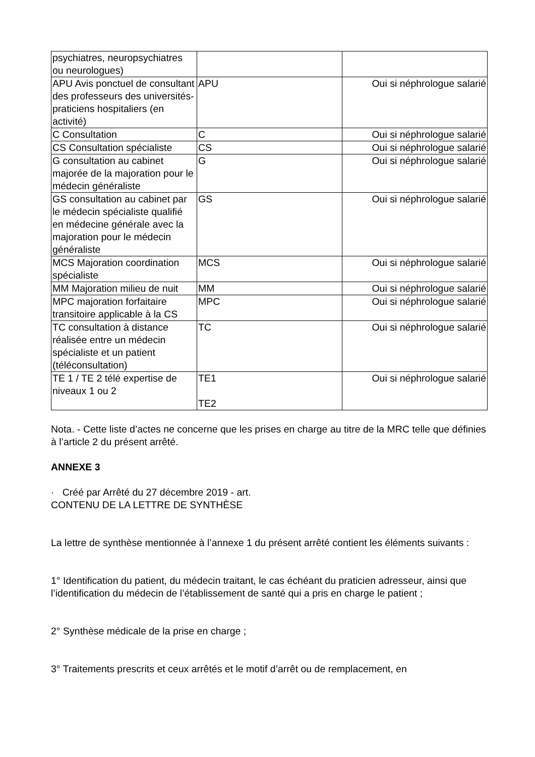| psychiatres, neuropsychiatres ou neurologues) | | |
| APU Avis ponctuel de consultant des professeurs des universités-praticiens hospitaliers (en activité) | APU | Oui si néphrologue salarié |
| C Consultation | C | Oui si néphrologue salarié |
| CS Consultation spécialiste | CS | Oui si néphrologue salarié |
| G consultation au cabinet majorée de la majoration pour le médecin généraliste | G | Oui si néphrologue salarié |
| GS consultation au cabinet par le médecin spécialiste qualifié en médecine générale avec la majoration pour le médecin généraliste | GS | Oui si néphrologue salarié |
| MCS Majoration coordination spécialiste | MCS | Oui si néphrologue salarié |
| MM Majoration milieu de nuit | MM | Oui si néphrologue salarié |
| MPC majoration forfaitaire transitoire applicable à la CS | MPC | Oui si néphrologue salarié |
| TC consultation à distance réalisée entre un médecin spécialiste et un patient (téléconsultation) | TC | Oui si néphrologue salarié |
| TE 1 / TE 2 télé expertise de niveaux 1 ou 2 | TE1 TE2 | Oui si néphrologue salarié |
Nota. - Cette liste d’actes ne concerne que les prises en charge au titre de la MRC telle que définies à l’article 2 du présent arrêté.
ANNEXE 3
· Créé par Arrêté du 27 décembre 2019 - art.
CONTENU DE LA LETTRE DE SYNTHÈSE
La lettre de synthèse mentionnée à l’annexe 1 du présent arrêté contient les éléments suivants :
1° Identification du patient, du médecin traitant, le cas échéant du praticien adresseur, ainsi que l’identification du médecin de l’établissement de santé qui a pris en charge le patient ;
2° Synthèse médicale de la prise en charge ;
3° Traitements prescrits et ceux arrêtés et le motif d’arrêt ou de remplacement, en